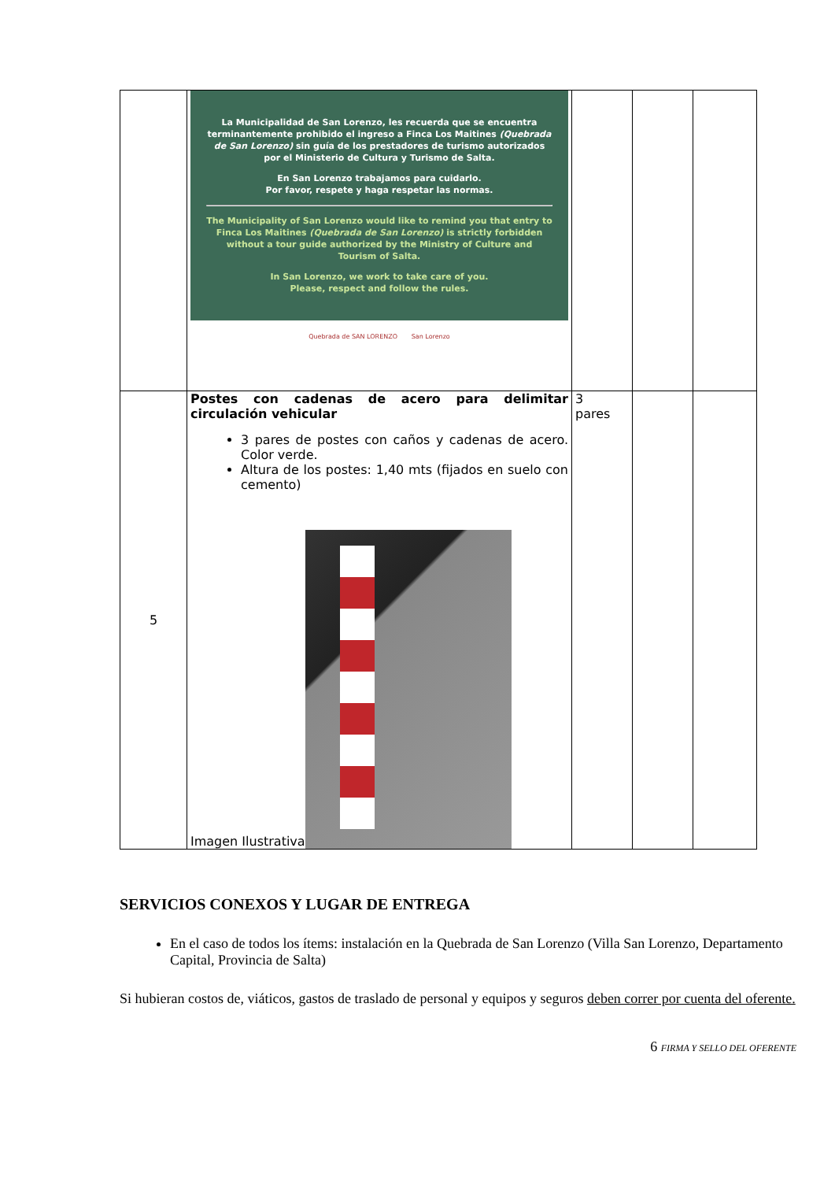| | La Municipalidad de San Lorenzo, les recuerda que se encuentra terminantemente prohibido el ingreso a Finca Los Maitines (Quebrada de San Lorenzo) sin guía de los prestadores de turismo autorizados por el Ministerio de Cultura y Turismo de Salta. En San Lorenzo trabajamos para cuidarlo. Por favor, respete y haga respetar las normas. The Municipality of San Lorenzo would like to remind you that entry to Finca Los Maitines (Quebrada de San Lorenzo) is strictly forbidden without a tour guide authorized by the Ministry of Culture and Tourism of Salta. In San Lorenzo, we work to take care of you. Please, respect and follow the rules. Quebrada de SAN LORENZO San Lorenzo | | | |
| 5 | Postes con cadenas de acero para delimitar circulación vehicular 3 pares de postes con caños y cadenas de acero. Color verde. Altura de los postes: 1,40 mts (fijados en suelo con cemento) Imagen Ilustrativa | 3 pares | | |
SERVICIOS CONEXOS Y LUGAR DE ENTREGA
En el caso de todos los ítems: instalación en la Quebrada de San Lorenzo (Villa San Lorenzo, Departamento Capital, Provincia de Salta)
Si hubieran costos de, viáticos, gastos de traslado de personal y equipos y seguros deben correr por cuenta del oferente.
6 FIRMA Y SELLO DEL OFERENTE